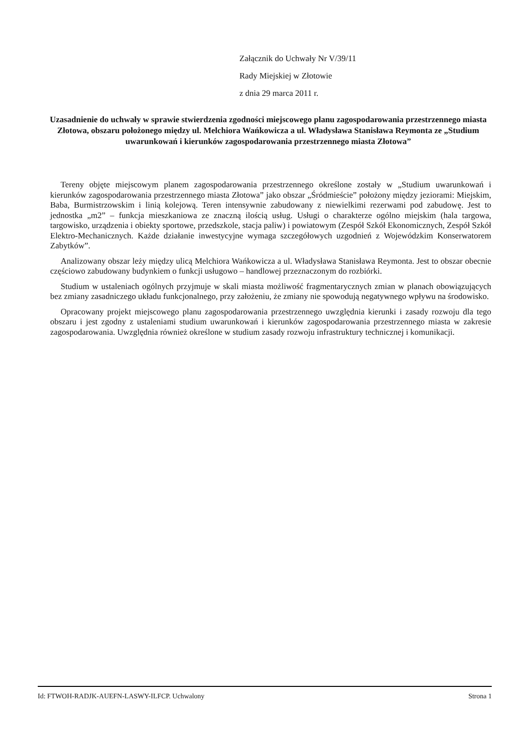Załącznik do Uchwały Nr V/39/11
Rady Miejskiej w Złotowie
z dnia 29 marca 2011 r.
Uzasadnienie do uchwały w sprawie stwierdzenia zgodności miejscowego planu zagospodarowania przestrzennego miasta Złotowa, obszaru położonego między ul. Melchiora Wańkowicza a ul. Władysława Stanisława Reymonta ze „Studium uwarunkowań i kierunków zagospodarowania przestrzennego miasta Złotowa”
Tereny objęte miejscowym planem zagospodarowania przestrzennego określone zostały w „Studium uwarunkowań i kierunków zagospodarowania przestrzennego miasta Złotowa” jako obszar „Śródmieście” położony między jeziorami: Miejskim, Baba, Burmistrzowskim i linią kolejową. Teren intensywnie zabudowany z niewielkimi rezerwami pod zabudowę. Jest to jednostka „m2” – funkcja mieszkaniowa ze znaczną ilością usług. Usługi o charakterze ogólno miejskim (hala targowa, targowisko, urządzenia i obiekty sportowe, przedszkole, stacja paliw) i powiatowym (Zespół Szkół Ekonomicznych, Zespół Szkół Elektro-Mechanicznych. Każde działanie inwestycyjne wymaga szczegółowych uzgodnień z Wojewódzkim Konserwatorem Zabytków”.
Analizowany obszar leży między ulicą Melchiora Wańkowicza a ul. Władysława Stanisława Reymonta. Jest to obszar obecnie częściowo zabudowany budynkiem o funkcji usługowo – handlowej przeznaczonym do rozbiórki.
Studium w ustaleniach ogólnych przyjmuje w skali miasta możliwość fragmentarycznych zmian w planach obowiązujących bez zmiany zasadniczego układu funkcjonalnego, przy założeniu, że zmiany nie spowodują negatywnego wpływu na środowisko.
Opracowany projekt miejscowego planu zagospodarowania przestrzennego uwzględnia kierunki i zasady rozwoju dla tego obszaru i jest zgodny z ustaleniami studium uwarunkowań i kierunków zagospodarowania przestrzennego miasta w zakresie zagospodarowania. Uwzględnia również określone w studium zasady rozwoju infrastruktury technicznej i komunikacji.
Id: FTWOH-RADJK-AUEFN-LASWY-ILFCP. Uchwalony Strona 1